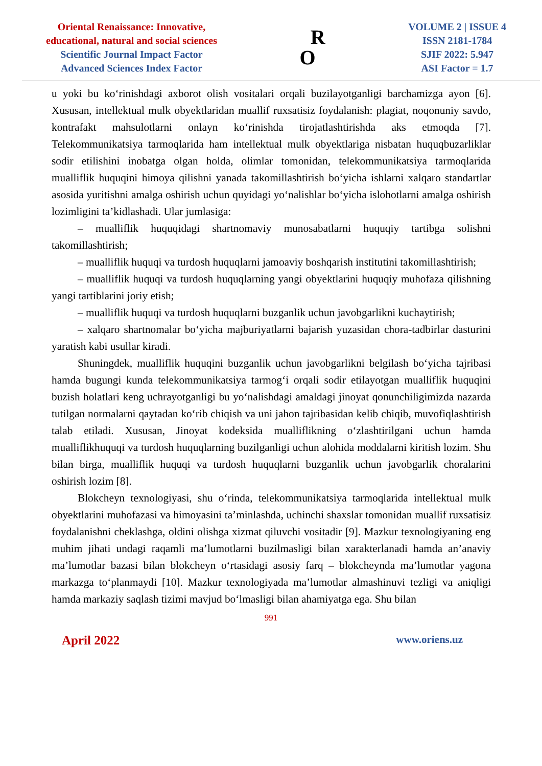Oriental Renaissance: Innovative,
educational, natural and social sciences
Scientific Journal Impact Factor
Advanced Sciences Index Factor
R
O
VOLUME 2 | ISSUE 4
ISSN 2181-1784
SJIF 2022: 5.947
ASI Factor = 1.7
u yoki bu koʻrinishdagi axborot olish vositalari orqali buzilayotganligi barchamizga ayon [6]. Xususan, intellektual mulk obyektlaridan muallif ruxsatisiz foydalanish: plagiat, noqonuniy savdo, kontrafakt mahsulotlarni onlayn koʻrinishda tirojatlashtirishda aks etmoqda [7]. Telekommunikatsiya tarmoqlarida ham intellektual mulk obyektlariga nisbatan huquqbuzarliklar sodir etilishini inobatga olgan holda, olimlar tomonidan, telekommunikatsiya tarmoqlarida mualliflik huquqini himoya qilishni yanada takomillashtirish boʻyicha ishlarni xalqaro standartlar asosida yuritishni amalga oshirish uchun quyidagi yoʻnalishlar boʻyicha islohotlarni amalga oshirish lozimligini ta’kidlashadi. Ular jumlasiga:
– mualliflik huquqidagi shartnomaviy munosabatlarni huquqiy tartibga solishni takomillashtirish;
– mualliflik huquqi va turdosh huquqlarni jamoaviy boshqarish institutini takomillashtirish;
– mualliflik huquqi va turdosh huquqlarning yangi obyektlarini huquqiy muhofaza qilishning yangi tartiblarini joriy etish;
– mualliflik huquqi va turdosh huquqlarni buzganlik uchun javobgarlikni kuchaytirish;
– xalqaro shartnomalar boʻyicha majburiyatlarni bajarish yuzasidan chora-tadbirlar dasturini yaratish kabi usullar kiradi.
Shuningdek, mualliflik huquqini buzganlik uchun javobgarlikni belgilash boʻyicha tajribasi hamda bugungi kunda telekommunikatsiya tarmogʻi orqali sodir etilayotgan mualliflik huquqini buzish holatlari keng uchrayotganligi bu yoʻnalishdagi amaldagi jinoyat qonunchiligimizda nazarda tutilgan normalarni qaytadan koʻrib chiqish va uni jahon tajribasidan kelib chiqib, muvofiqlashtirish talab etiladi. Xususan, Jinoyat kodeksida mualliflikning oʻzlashtirilgani uchun hamda mualliflikhuquqi va turdosh huquqlarning buzilganligi uchun alohida moddalarni kiritish lozim. Shu bilan birga, mualliflik huquqi va turdosh huquqlarni buzganlik uchun javobgarlik choralarini oshirish lozim [8].
Blokcheyn texnologiyasi, shu oʻrinda, telekommunikatsiya tarmoqlarida intellektual mulk obyektlarini muhofazasi va himoyasini ta’minlashda, uchinchi shaxslar tomonidan muallif ruxsatisiz foydalanishni cheklashga, oldini olishga xizmat qiluvchi vositadir [9]. Mazkur texnologiyaning eng muhim jihati undagi raqamli ma’lumotlarni buzilmasligi bilan xarakterlanadi hamda an’anaviy ma’lumotlar bazasi bilan blokcheyn oʻrtasidagi asosiy farq – blokcheynda ma’lumotlar yagona markazga toʻplanmaydi [10]. Mazkur texnologiyada ma’lumotlar almashinuvi tezligi va aniqligi hamda markaziy saqlash tizimi mavjud boʻlmasligi bilan ahamiyatga ega. Shu bilan
991
April 2022 www.oriens.uz